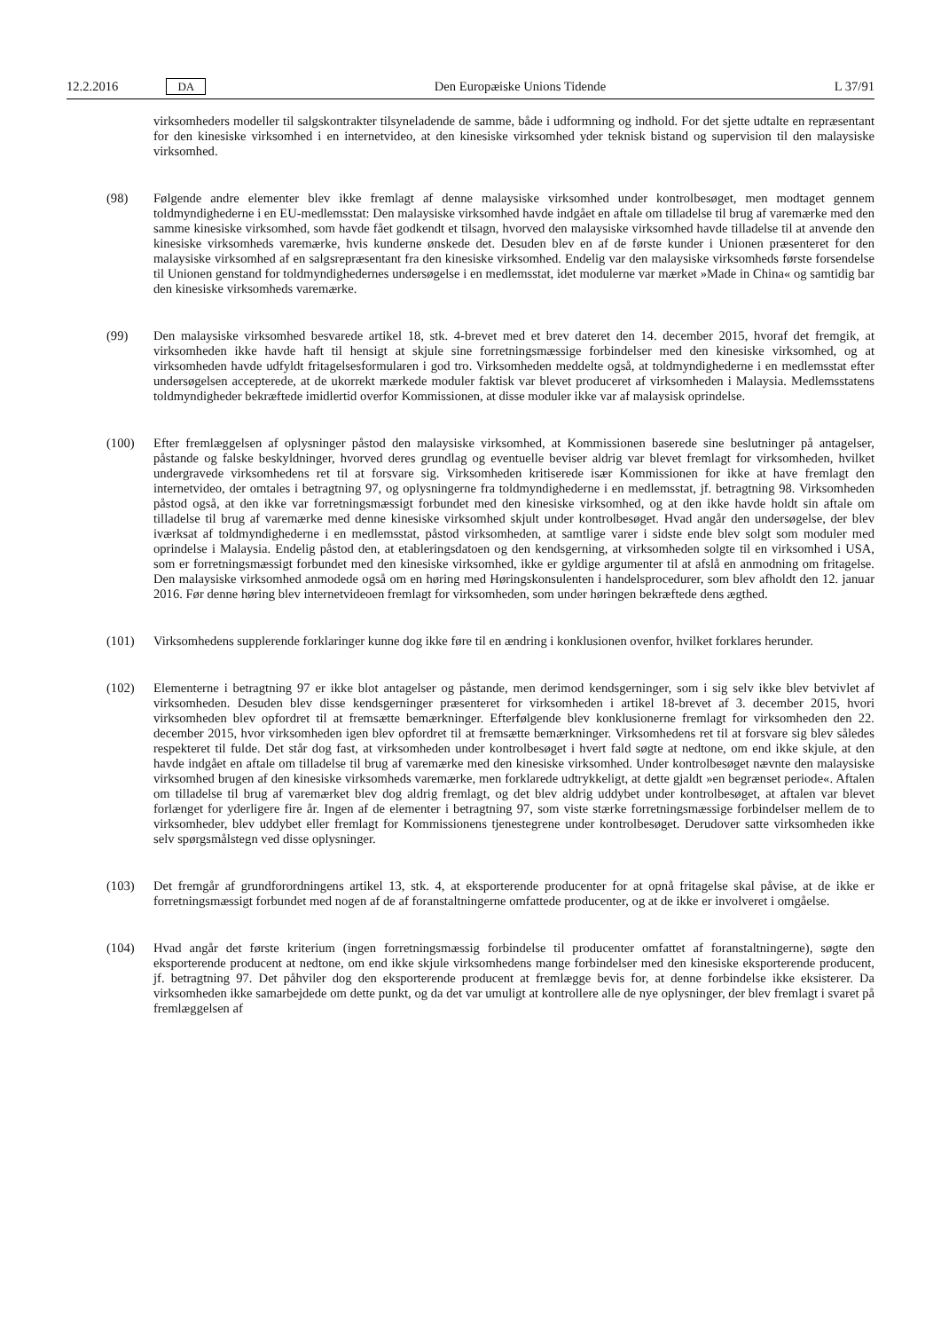12.2.2016 DA Den Europæiske Unions Tidende L 37/91
virksomheders modeller til salgskontrakter tilsyneladende de samme, både i udformning og indhold. For det sjette udtalte en repræsentant for den kinesiske virksomhed i en internetvideo, at den kinesiske virksomhed yder teknisk bistand og supervision til den malaysiske virksomhed.
(98) Følgende andre elementer blev ikke fremlagt af denne malaysiske virksomhed under kontrolbesøget, men modtaget gennem toldmyndighederne i en EU-medlemsstat: Den malaysiske virksomhed havde indgået en aftale om tilladelse til brug af varemærke med den samme kinesiske virksomhed, som havde fået godkendt et tilsagn, hvorved den malaysiske virksomhed havde tilladelse til at anvende den kinesiske virksomheds varemærke, hvis kunderne ønskede det. Desuden blev en af de første kunder i Unionen præsenteret for den malaysiske virksomhed af en salgsrepræsentant fra den kinesiske virksomhed. Endelig var den malaysiske virksomheds første forsendelse til Unionen genstand for toldmyndighedernes undersøgelse i en medlemsstat, idet modulerne var mærket »Made in China« og samtidig bar den kinesiske virksomheds varemærke.
(99) Den malaysiske virksomhed besvarede artikel 18, stk. 4-brevet med et brev dateret den 14. december 2015, hvoraf det fremgik, at virksomheden ikke havde haft til hensigt at skjule sine forretningsmæssige forbindelser med den kinesiske virksomhed, og at virksomheden havde udfyldt fritagelsesformularen i god tro. Virksomheden meddelte også, at toldmyndighederne i en medlemsstat efter undersøgelsen accepterede, at de ukorrekt mærkede moduler faktisk var blevet produceret af virksomheden i Malaysia. Medlemsstatens toldmyndigheder bekræftede imidlertid overfor Kommissionen, at disse moduler ikke var af malaysisk oprindelse.
(100) Efter fremlæggelsen af oplysninger påstod den malaysiske virksomhed, at Kommissionen baserede sine beslutninger på antagelser, påstande og falske beskyldninger, hvorved deres grundlag og eventuelle beviser aldrig var blevet fremlagt for virksomheden, hvilket undergravede virksomhedens ret til at forsvare sig. Virksomheden kritiserede især Kommissionen for ikke at have fremlagt den internetvideo, der omtales i betragtning 97, og oplysningerne fra toldmyndighederne i en medlemsstat, jf. betragtning 98. Virksomheden påstod også, at den ikke var forretningsmæssigt forbundet med den kinesiske virksomhed, og at den ikke havde holdt sin aftale om tilladelse til brug af varemærke med denne kinesiske virksomhed skjult under kontrolbesøget. Hvad angår den undersøgelse, der blev iværksat af toldmyndighederne i en medlemsstat, påstod virksomheden, at samtlige varer i sidste ende blev solgt som moduler med oprindelse i Malaysia. Endelig påstod den, at etableringsdatoen og den kendsgerning, at virksomheden solgte til en virksomhed i USA, som er forretningsmæssigt forbundet med den kinesiske virksomhed, ikke er gyldige argumenter til at afslå en anmodning om fritagelse. Den malaysiske virksomhed anmodede også om en høring med Høringskonsulenten i handelsprocedurer, som blev afholdt den 12. januar 2016. Før denne høring blev internetvideoen fremlagt for virksomheden, som under høringen bekræftede dens ægthed.
(101) Virksomhedens supplerende forklaringer kunne dog ikke føre til en ændring i konklusionen ovenfor, hvilket forklares herunder.
(102) Elementerne i betragtning 97 er ikke blot antagelser og påstande, men derimod kendsgerninger, som i sig selv ikke blev betvivlet af virksomheden. Desuden blev disse kendsgerninger præsenteret for virksomheden i artikel 18-brevet af 3. december 2015, hvori virksomheden blev opfordret til at fremsætte bemærkninger. Efterfølgende blev konklusionerne fremlagt for virksomheden den 22. december 2015, hvor virksomheden igen blev opfordret til at fremsætte bemærkninger. Virksomhedens ret til at forsvare sig blev således respekteret til fulde. Det står dog fast, at virksomheden under kontrolbesøget i hvert fald søgte at nedtone, om end ikke skjule, at den havde indgået en aftale om tilladelse til brug af varemærke med den kinesiske virksomhed. Under kontrolbesøget nævnte den malaysiske virksomhed brugen af den kinesiske virksomheds varemærke, men forklarede udtrykkeligt, at dette gjaldt »en begrænset periode«. Aftalen om tilladelse til brug af varemærket blev dog aldrig fremlagt, og det blev aldrig uddybet under kontrolbesøget, at aftalen var blevet forlænget for yderligere fire år. Ingen af de elementer i betragtning 97, som viste stærke forretningsmæssige forbindelser mellem de to virksomheder, blev uddybet eller fremlagt for Kommissionens tjenestegrene under kontrolbesøget. Derudover satte virksomheden ikke selv spørgsmålstegn ved disse oplysninger.
(103) Det fremgår af grundforordningens artikel 13, stk. 4, at eksporterende producenter for at opnå fritagelse skal påvise, at de ikke er forretningsmæssigt forbundet med nogen af de af foranstaltningerne omfattede producenter, og at de ikke er involveret i omgåelse.
(104) Hvad angår det første kriterium (ingen forretningsmæssig forbindelse til producenter omfattet af foranstalt­ningerne), søgte den eksporterende producent at nedtone, om end ikke skjule virksomhedens mange forbindelser med den kinesiske eksporterende producent, jf. betragtning 97. Det påhviler dog den eksporterende producent at fremlægge bevis for, at denne forbindelse ikke eksisterer. Da virksomheden ikke samarbejdede om dette punkt, og da det var umuligt at kontrollere alle de nye oplysninger, der blev fremlagt i svaret på fremlæggelsen af